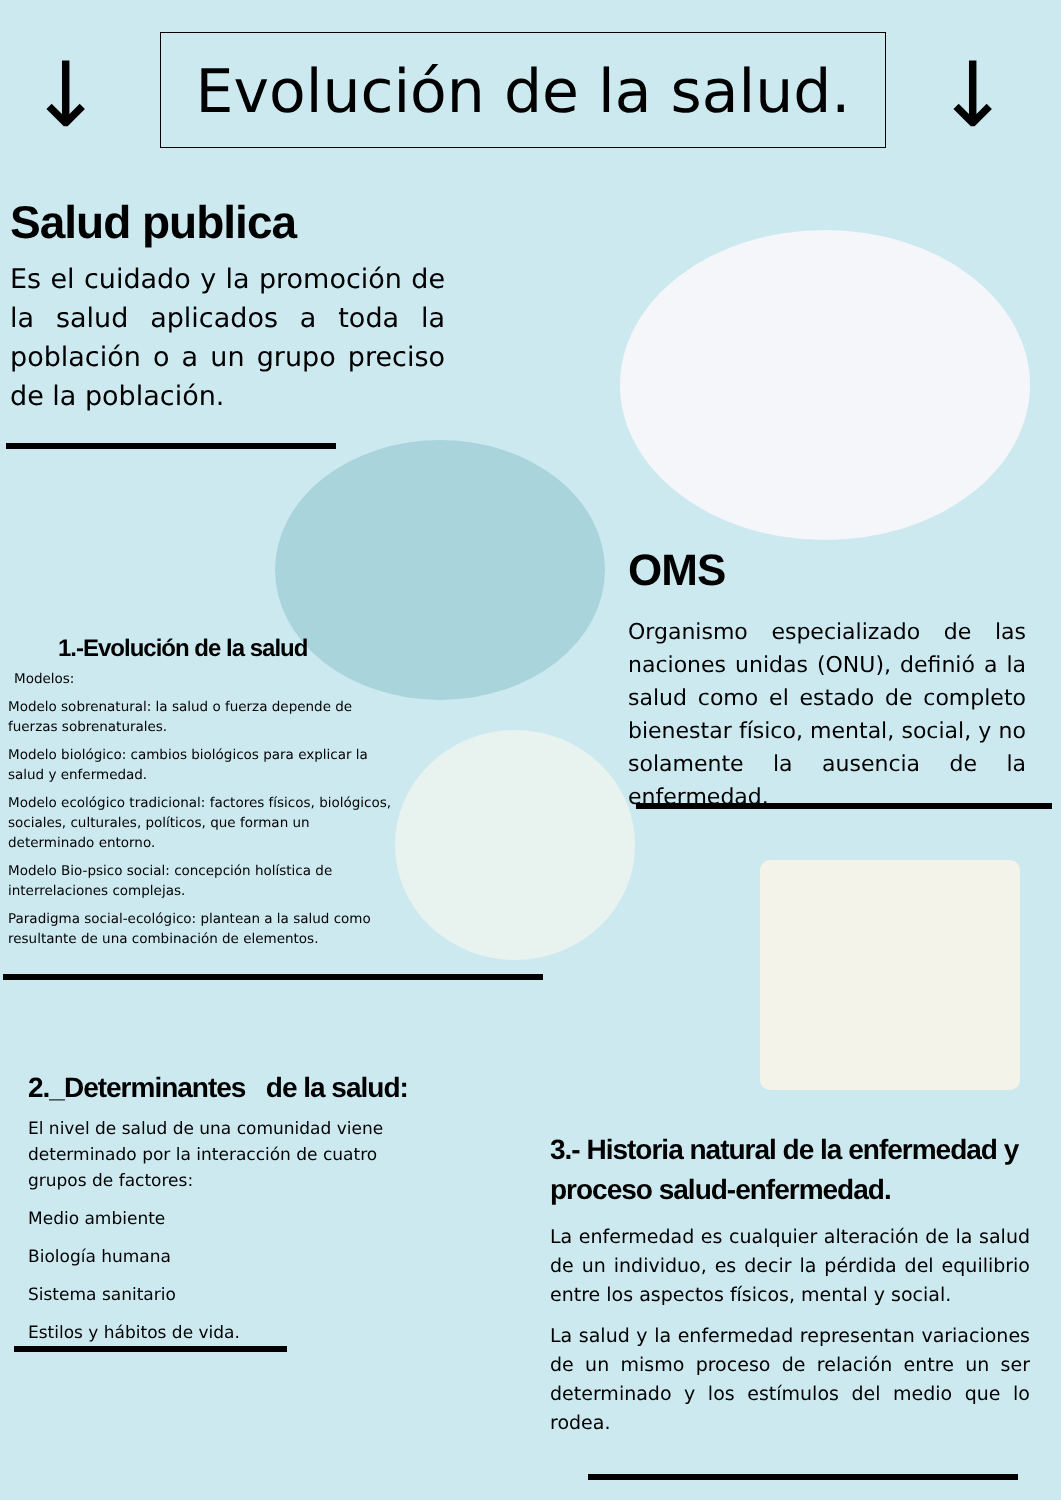↓
Evolución de la salud.
↓
Salud publica
Es el cuidado y la promoción de la salud aplicados a toda la población o a un grupo preciso de la población.
OMS
Organismo especializado de las naciones unidas (ONU), definió a la salud como el estado de completo bienestar físico, mental, social, y no solamente la ausencia de la enfermedad.
1.-Evolución de la salud
Modelos:
Modelo sobrenatural: la salud o fuerza depende de fuerzas sobrenaturales.
Modelo biológico: cambios biológicos para explicar la salud y enfermedad.
Modelo ecológico tradicional: factores físicos, biológicos, sociales, culturales, políticos, que forman un determinado entorno.
Modelo Bio-psico social: concepción holística de interrelaciones complejas.
Paradigma social-ecológico: plantean a la salud como resultante de una combinación de elementos.
2._Determinantes de la salud:
El nivel de salud de una comunidad viene determinado por la interacción de cuatro grupos de factores:
Medio ambiente
Biología humana
Sistema sanitario
Estilos y hábitos de vida.
3.- Historia natural de la enfermedad y proceso salud-enfermedad.
La enfermedad es cualquier alteración de la salud de un individuo, es decir la pérdida del equilibrio entre los aspectos físicos, mental y social.
La salud y la enfermedad representan variaciones de un mismo proceso de relación entre un ser determinado y los estímulos del medio que lo rodea.